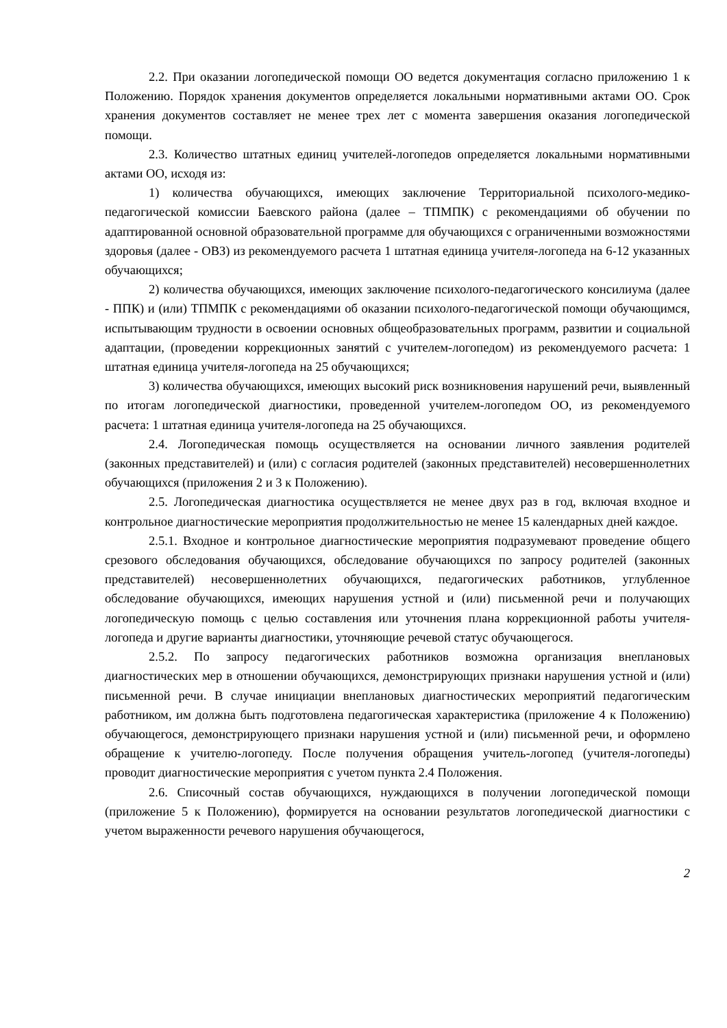2.2. При оказании логопедической помощи ОО ведется документация согласно приложению 1 к Положению. Порядок хранения документов определяется локальными нормативными актами ОО. Срок хранения документов составляет не менее трех лет с момента завершения оказания логопедической помощи.
2.3. Количество штатных единиц учителей-логопедов определяется локальными нормативными актами ОО, исходя из:
1) количества обучающихся, имеющих заключение Территориальной психолого-медико-педагогической комиссии Баевского района (далее – ТПМПК) с рекомендациями об обучении по адаптированной основной образовательной программе для обучающихся с ограниченными возможностями здоровья (далее - ОВЗ) из рекомендуемого расчета 1 штатная единица учителя-логопеда на 6-12 указанных обучающихся;
2) количества обучающихся, имеющих заключение психолого-педагогического консилиума (далее - ППК) и (или) ТПМПК с рекомендациями об оказании психолого-педагогической помощи обучающимся, испытывающим трудности в освоении основных общеобразовательных программ, развитии и социальной адаптации, (проведении коррекционных занятий с учителем-логопедом) из рекомендуемого расчета: 1 штатная единица учителя-логопеда на 25 обучающихся;
3) количества обучающихся, имеющих высокий риск возникновения нарушений речи, выявленный по итогам логопедической диагностики, проведенной учителем-логопедом ОО, из рекомендуемого расчета: 1 штатная единица учителя-логопеда на 25 обучающихся.
2.4. Логопедическая помощь осуществляется на основании личного заявления родителей (законных представителей) и (или) с согласия родителей (законных представителей) несовершеннолетних обучающихся (приложения 2 и 3 к Положению).
2.5. Логопедическая диагностика осуществляется не менее двух раз в год, включая входное и контрольное диагностические мероприятия продолжительностью не менее 15 календарных дней каждое.
2.5.1. Входное и контрольное диагностические мероприятия подразумевают проведение общего срезового обследования обучающихся, обследование обучающихся по запросу родителей (законных представителей) несовершеннолетних обучающихся, педагогических работников, углубленное обследование обучающихся, имеющих нарушения устной и (или) письменной речи и получающих логопедическую помощь с целью составления или уточнения плана коррекционной работы учителя-логопеда и другие варианты диагностики, уточняющие речевой статус обучающегося.
2.5.2. По запросу педагогических работников возможна организация внеплановых диагностических мер в отношении обучающихся, демонстрирующих признаки нарушения устной и (или) письменной речи. В случае инициации внеплановых диагностических мероприятий педагогическим работником, им должна быть подготовлена педагогическая характеристика (приложение 4 к Положению) обучающегося, демонстрирующего признаки нарушения устной и (или) письменной речи, и оформлено обращение к учителю-логопеду. После получения обращения учитель-логопед (учителя-логопеды) проводит диагностические мероприятия с учетом пункта 2.4 Положения.
2.6. Списочный состав обучающихся, нуждающихся в получении логопедической помощи (приложение 5 к Положению), формируется на основании результатов логопедической диагностики с учетом выраженности речевого нарушения обучающегося,
2